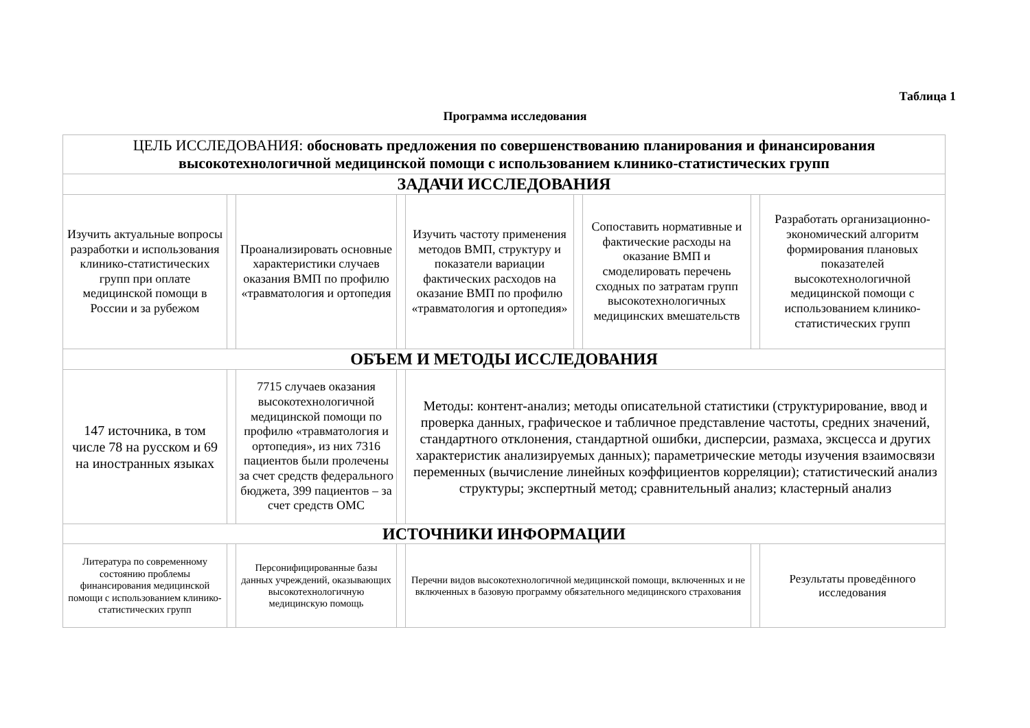Таблица 1
Программа исследования
| ЦЕЛЬ ИССЛЕДОВАНИЯ: обосновать предложения по совершенствованию планирования и финансирования высокотехнологичной медицинской помощи с использованием клинико-статистических групп | | | | | | | | |
| ЗАДАЧИ ИССЛЕДОВАНИЯ | | | | | | | | |
| Изучить актуальные вопросы разработки и использования клинико-статистических групп при оплате медицинской помощи в России и за рубежом | | Проанализировать основные характеристики случаев оказания ВМП по профилю «травматология и ортопедия | | Изучить частоту применения методов ВМП, структуру и показатели вариации фактических расходов на оказание ВМП по профилю «травматология и ортопедия» | | Сопоставить нормативные и фактические расходы на оказание ВМП и смоделировать перечень сходных по затратам групп высокотехнологичных медицинских вмешательств | | Разработать организационно-экономический алгоритм формирования плановых показателей высокотехнологичной медицинской помощи с использованием клинико-статистических групп |
| ОБЪЕМ И МЕТОДЫ ИССЛЕДОВАНИЯ | | | | | | | | |
| 147 источника, в том числе 78 на русском и 69 на иностранных языках | | 7715 случаев оказания высокотехнологичной медицинской помощи по профилю «травматология и ортопедия», из них 7316 пациентов были пролечены за счет средств федерального бюджета, 399 пациентов – за счет средств ОМС | | Методы: контент-анализ; методы описательной статистики (структурирование, ввод и проверка данных, графическое и табличное представление частоты, средних значений, стандартного отклонения, стандартной ошибки, дисперсии, размаха, эксцесса и других характеристик анализируемых данных); параметрические методы изучения взаимосвязи переменных (вычисление линейных коэффициентов корреляции); статистический анализ структуры; экспертный метод; сравнительный анализ; кластерный анализ | | | | |
| ИСТОЧНИКИ ИНФОРМАЦИИ | | | | | | | | |
| Литература по современному состоянию проблемы финансирования медицинской помощи с использованием клинико-статистических групп | | Персонифицированные базы данных учреждений, оказывающих высокотехнологичную медицинскую помощь | | Перечни видов высокотехнологичной медицинской помощи, включенных и не включенных в базовую программу обязательного медицинского страхования | | | | Результаты проведённого исследования |